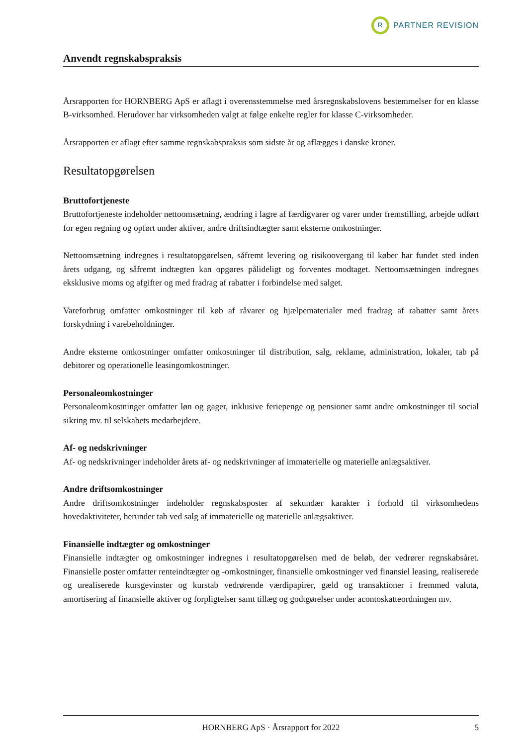R
PARTNER REVISION
Anvendt regnskabspraksis
Årsrapporten for HORNBERG ApS er aflagt i overensstemmelse med årsregnskabslovens bestemmelser for en klasse B-virksomhed. Herudover har virksomheden valgt at følge enkelte regler for klasse C-virksomheder.
Årsrapporten er aflagt efter samme regnskabspraksis som sidste år og aflægges i danske kroner.
Resultatopgørelsen
Bruttofortjeneste
Bruttofortjeneste indeholder nettoomsætning, ændring i lagre af færdigvarer og varer under fremstilling, arbejde udført for egen regning og opført under aktiver, andre driftsindtægter samt eksterne omkostninger.
Nettoomsætning indregnes i resultatopgørelsen, såfremt levering og risikoovergang til køber har fundet sted inden årets udgang, og såfremt indtægten kan opgøres pålideligt og forventes modtaget. Nettoomsætningen indregnes eksklusive moms og afgifter og med fradrag af rabatter i forbindelse med salget.
Vareforbrug omfatter omkostninger til køb af råvarer og hjælpematerialer med fradrag af rabatter samt årets forskydning i varebeholdninger.
Andre eksterne omkostninger omfatter omkostninger til distribution, salg, reklame, administration, lokaler, tab på debitorer og operationelle leasingomkostninger.
Personaleomkostninger
Personaleomkostninger omfatter løn og gager, inklusive feriepenge og pensioner samt andre omkostninger til social sikring mv. til selskabets medarbejdere.
Af- og nedskrivninger
Af- og nedskrivninger indeholder årets af- og nedskrivninger af immaterielle og materielle anlægsaktiver.
Andre driftsomkostninger
Andre driftsomkostninger indeholder regnskabsposter af sekundær karakter i forhold til virksomhedens hovedaktiviteter, herunder tab ved salg af immaterielle og materielle anlægsaktiver.
Finansielle indtægter og omkostninger
Finansielle indtægter og omkostninger indregnes i resultatopgørelsen med de beløb, der vedrører regnskabsåret. Finansielle poster omfatter renteindtægter og -omkostninger, finansielle omkostninger ved finansiel leasing, realiserede og urealiserede kursgevinster og kurstab vedrørende værdipapirer, gæld og transaktioner i fremmed valuta, amortisering af finansielle aktiver og forpligtelser samt tillæg og godtgørelser under acontoskatteordningen mv.
HORNBERG ApS · Årsrapport for 2022 5